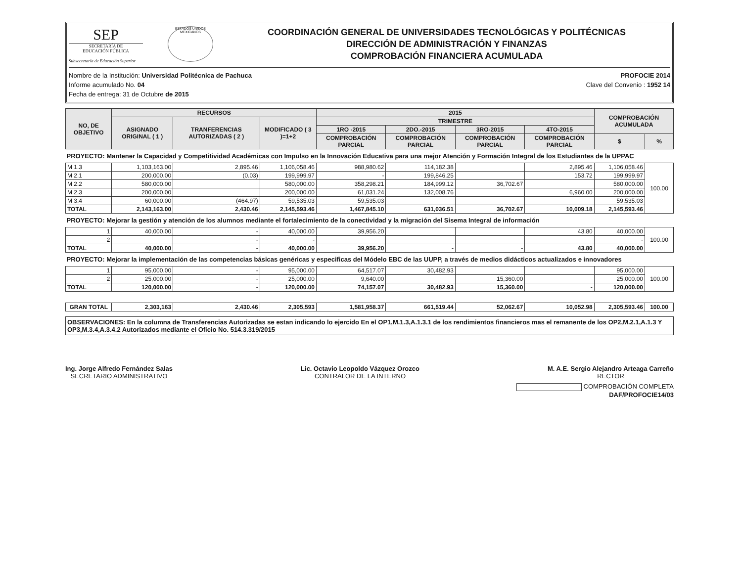SEP
SECRETARÍA DE
EDUCACIÓN PÚBLICA
Subsecretaría de Educación Superior
ESTADOS UNIDOS MEXICANOS
COORDINACIÓN GENERAL DE UNIVERSIDADES TECNOLÓGICAS Y POLITÉCNICAS
DIRECCIÓN DE ADMINISTRACIÓN Y FINANZAS
COMPROBACIÓN FINANCIERA ACUMULADA
Nombre de la Institución: Universidad Politécnica de Pachuca
Informe acumulado No. 04
Fecha de entrega: 31 de Octubre de 2015
PROFOCIE 2014
Clave del Convenio : 1952 14
| NO, DE OBJETIVO | RECURSOS | | | 2015 | | | | COMPROBACIÓN ACUMULADA | |
| --- | --- | --- | --- | --- | --- | --- | --- | --- | --- |
| | ASIGNADO ORIGINAL ( 1 ) | TRANFERENCIAS AUTORIZADAS ( 2 ) | MODIFICADO ( 3 )=1+2 | TRIMESTRE | | | | | |
| | | | | 1RO -2015 | 2DO.-2015 | 3RO-2015 | 4TO-2015 | | |
| | | | | COMPROBACIÓN PARCIAL | COMPROBACIÓN PARCIAL | COMPROBACIÓN PARCIAL | COMPROBACIÓN PARCIAL | $ | % |
| PROYECTO: Mantener la Capacidad y Competitividad Académicas con Impulso en la Innovación Educativa para una mejor Atención y Formación Integral de los Estudiantes de la UPPAC | | | | | | | | | |
| M 1.3 | 1,103,163.00 | 2,895.46 | 1,106,058.46 | 988,980.62 | 114,182.38 | | 2,895.46 | 1,106,058.46 | 100.00 |
| M 2.1 | 200,000.00 | (0.03) | 199,999.97 | - | 199,846.25 | | 153.72 | 199,999.97 | |
| M 2.2 | 580,000.00 | | 580,000.00 | 358,298.21 | 184,999.12 | 36,702.67 | | 580,000.00 | |
| M 2.3 | 200,000.00 | | 200,000.00 | 61,031.24 | 132,008.76 | | 6,960.00 | 200,000.00 | |
| M 3.4 | 60,000.00 | (464.97) | 59,535.03 | 59,535.03 | | | | 59,535.03 | |
| TOTAL | 2,143,163.00 | 2,430.46 | 2,145,593.46 | 1,467,845.10 | 631,036.51 | 36,702.67 | 10,009.18 | 2,145,593.46 | |
| PROYECTO: Mejorar la gestión y atención de los alumnos mediante el fortalecimiento de la conectividad y la migración del Sisema Integral de información | | | | | | | | | |
| 1 | 40,000.00 | - | 40,000.00 | 39,956.20 | | | 43.80 | 40,000.00 | 100.00 |
| 2 | | - | - | | | | | - | |
| TOTAL | 40,000.00 | - | 40,000.00 | 39,956.20 | - | - | 43.80 | 40,000.00 | |
| PROYECTO: Mejorar la implementación de las competencias básicas genéricas y especificas del Módelo EBC de las UUPP, a través de medios didácticos actualizados e innovadores | | | | | | | | | |
| 1 | 95,000.00 | - | 95,000.00 | 64,517.07 | 30,482.93 | | | 95,000.00 | 100.00 |
| 2 | 25,000.00 | - | 25,000.00 | 9,640.00 | | 15,360.00 | | 25,000.00 | |
| TOTAL | 120,000.00 | - | 120,000.00 | 74,157.07 | 30,482.93 | 15,360.00 | - | 120,000.00 | |
| GRAN TOTAL | 2,303,163 | 2,430.46 | 2,305,593 | 1,581,958.37 | 661,519.44 | 52,062.67 | 10,052.98 | 2,305,593.46 | 100.00 |
OBSERVACIONES: En la columna de Transferencias Autorizadas se estan indicando lo ejercido En el OP1,M.1.3,A.1.3.1 de los rendimientos financieros mas el remanente de los OP2,M.2.1,A.1.3 Y OP3,M.3.4,A.3.4.2 Autorizados mediante el Oficio No. 514.3.319/2015
Ing. Jorge Alfredo Fernández Salas
SECRETARIO ADMINISTRATIVO
Lic. Octavio Leopoldo Vázquez Orozco
CONTRALOR DE LA INTERNO
M. A.E. Sergio Alejandro Arteaga Carreño
RECTOR
COMPROBACIÓN COMPLETA
DAF/PROFOCIE14/03